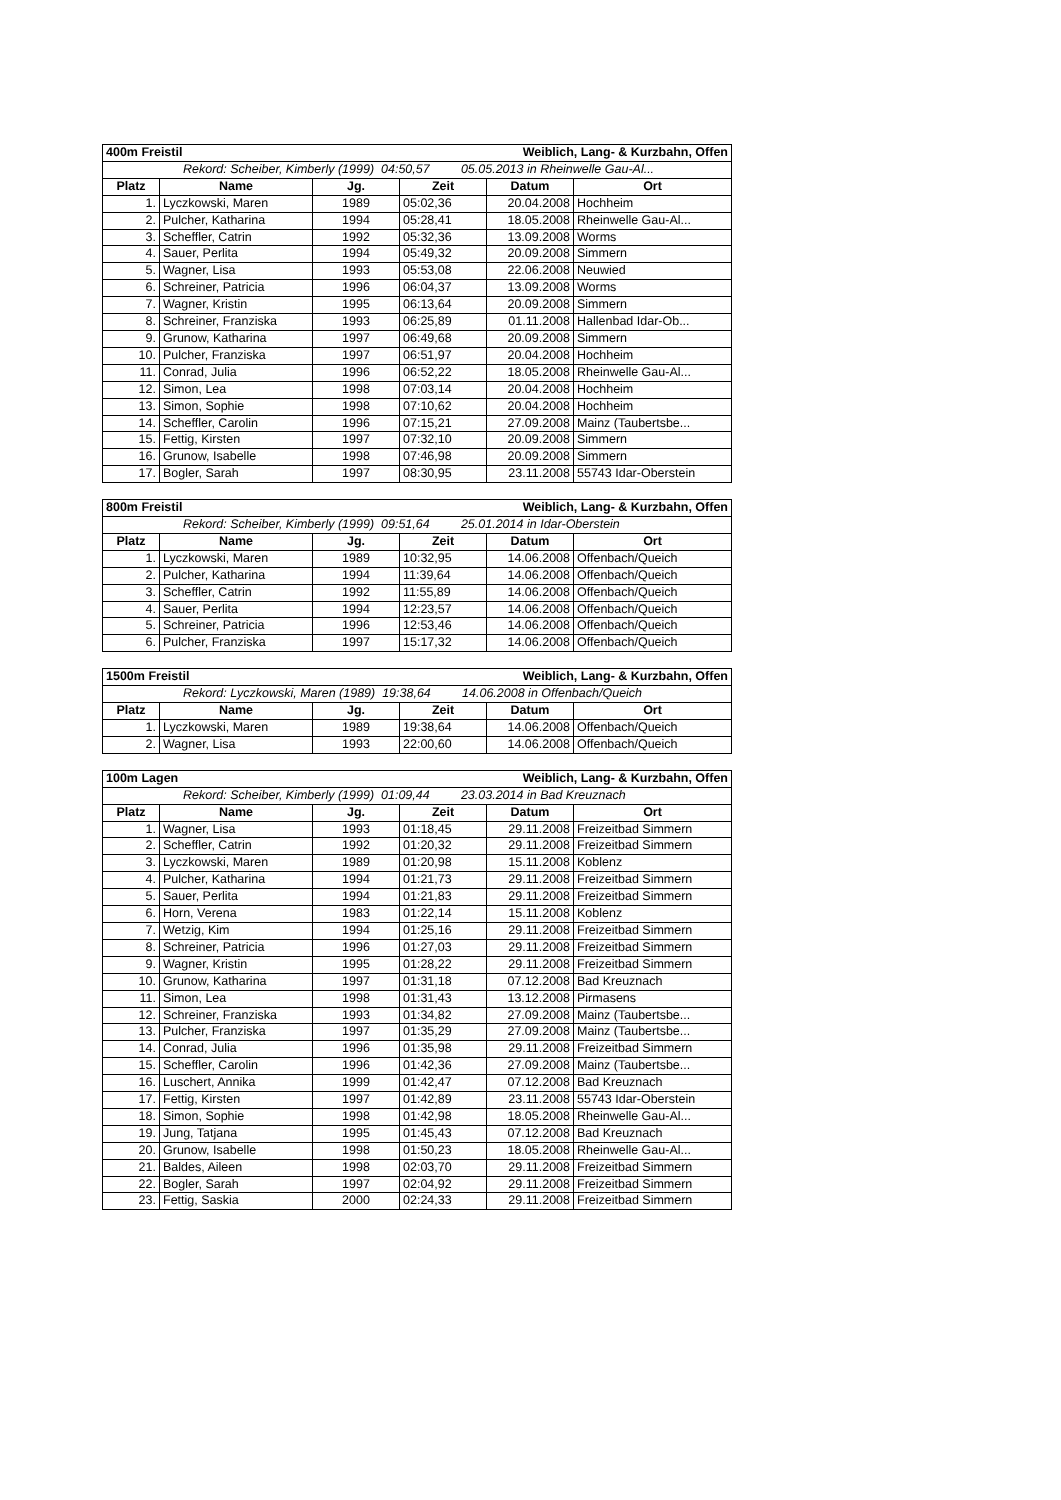| 400m Freistil | | | Weiblich, Lang- & Kurzbahn, Offen | | |
| Rekord: Scheiber, Kimberly (1999) 04:50,57 05.05.2013 in Rheinwelle Gau-Al... | | | | | |
| Platz | Name | Jg. | Zeit | Datum | Ort |
| 1. | Lyczkowski, Maren | 1989 | 05:02,36 | 20.04.2008 | Hochheim |
| 2. | Pulcher, Katharina | 1994 | 05:28,41 | 18.05.2008 | Rheinwelle Gau-Al... |
| 3. | Scheffler, Catrin | 1992 | 05:32,36 | 13.09.2008 | Worms |
| 4. | Sauer, Perlita | 1994 | 05:49,32 | 20.09.2008 | Simmern |
| 5. | Wagner, Lisa | 1993 | 05:53,08 | 22.06.2008 | Neuwied |
| 6. | Schreiner, Patricia | 1996 | 06:04,37 | 13.09.2008 | Worms |
| 7. | Wagner, Kristin | 1995 | 06:13,64 | 20.09.2008 | Simmern |
| 8. | Schreiner, Franziska | 1993 | 06:25,89 | 01.11.2008 | Hallenbad Idar-Ob... |
| 9. | Grunow, Katharina | 1997 | 06:49,68 | 20.09.2008 | Simmern |
| 10. | Pulcher, Franziska | 1997 | 06:51,97 | 20.04.2008 | Hochheim |
| 11. | Conrad, Julia | 1996 | 06:52,22 | 18.05.2008 | Rheinwelle Gau-Al... |
| 12. | Simon, Lea | 1998 | 07:03,14 | 20.04.2008 | Hochheim |
| 13. | Simon, Sophie | 1998 | 07:10,62 | 20.04.2008 | Hochheim |
| 14. | Scheffler, Carolin | 1996 | 07:15,21 | 27.09.2008 | Mainz (Taubertsbe... |
| 15. | Fettig, Kirsten | 1997 | 07:32,10 | 20.09.2008 | Simmern |
| 16. | Grunow, Isabelle | 1998 | 07:46,98 | 20.09.2008 | Simmern |
| 17. | Bogler, Sarah | 1997 | 08:30,95 | 23.11.2008 | 55743 Idar-Oberstein |
| 800m Freistil | | | Weiblich, Lang- & Kurzbahn, Offen | | |
| Rekord: Scheiber, Kimberly (1999) 09:51,64 25.01.2014 in Idar-Oberstein | | | | | |
| Platz | Name | Jg. | Zeit | Datum | Ort |
| 1. | Lyczkowski, Maren | 1989 | 10:32,95 | 14.06.2008 | Offenbach/Queich |
| 2. | Pulcher, Katharina | 1994 | 11:39,64 | 14.06.2008 | Offenbach/Queich |
| 3. | Scheffler, Catrin | 1992 | 11:55,89 | 14.06.2008 | Offenbach/Queich |
| 4. | Sauer, Perlita | 1994 | 12:23,57 | 14.06.2008 | Offenbach/Queich |
| 5. | Schreiner, Patricia | 1996 | 12:53,46 | 14.06.2008 | Offenbach/Queich |
| 6. | Pulcher, Franziska | 1997 | 15:17,32 | 14.06.2008 | Offenbach/Queich |
| 1500m Freistil | | | Weiblich, Lang- & Kurzbahn, Offen | | |
| Rekord: Lyczkowski, Maren (1989) 19:38,64 14.06.2008 in Offenbach/Queich | | | | | |
| Platz | Name | Jg. | Zeit | Datum | Ort |
| 1. | Lyczkowski, Maren | 1989 | 19:38,64 | 14.06.2008 | Offenbach/Queich |
| 2. | Wagner, Lisa | 1993 | 22:00,60 | 14.06.2008 | Offenbach/Queich |
| 100m Lagen | | | Weiblich, Lang- & Kurzbahn, Offen | | |
| Rekord: Scheiber, Kimberly (1999) 01:09,44 23.03.2014 in Bad Kreuznach | | | | | |
| Platz | Name | Jg. | Zeit | Datum | Ort |
| 1. | Wagner, Lisa | 1993 | 01:18,45 | 29.11.2008 | Freizeitbad Simmern |
| 2. | Scheffler, Catrin | 1992 | 01:20,32 | 29.11.2008 | Freizeitbad Simmern |
| 3. | Lyczkowski, Maren | 1989 | 01:20,98 | 15.11.2008 | Koblenz |
| 4. | Pulcher, Katharina | 1994 | 01:21,73 | 29.11.2008 | Freizeitbad Simmern |
| 5. | Sauer, Perlita | 1994 | 01:21,83 | 29.11.2008 | Freizeitbad Simmern |
| 6. | Horn, Verena | 1983 | 01:22,14 | 15.11.2008 | Koblenz |
| 7. | Wetzig, Kim | 1994 | 01:25,16 | 29.11.2008 | Freizeitbad Simmern |
| 8. | Schreiner, Patricia | 1996 | 01:27,03 | 29.11.2008 | Freizeitbad Simmern |
| 9. | Wagner, Kristin | 1995 | 01:28,22 | 29.11.2008 | Freizeitbad Simmern |
| 10. | Grunow, Katharina | 1997 | 01:31,18 | 07.12.2008 | Bad Kreuznach |
| 11. | Simon, Lea | 1998 | 01:31,43 | 13.12.2008 | Pirmasens |
| 12. | Schreiner, Franziska | 1993 | 01:34,82 | 27.09.2008 | Mainz (Taubertsbe... |
| 13. | Pulcher, Franziska | 1997 | 01:35,29 | 27.09.2008 | Mainz (Taubertsbe... |
| 14. | Conrad, Julia | 1996 | 01:35,98 | 29.11.2008 | Freizeitbad Simmern |
| 15. | Scheffler, Carolin | 1996 | 01:42,36 | 27.09.2008 | Mainz (Taubertsbe... |
| 16. | Luschert, Annika | 1999 | 01:42,47 | 07.12.2008 | Bad Kreuznach |
| 17. | Fettig, Kirsten | 1997 | 01:42,89 | 23.11.2008 | 55743 Idar-Oberstein |
| 18. | Simon, Sophie | 1998 | 01:42,98 | 18.05.2008 | Rheinwelle Gau-Al... |
| 19. | Jung, Tatjana | 1995 | 01:45,43 | 07.12.2008 | Bad Kreuznach |
| 20. | Grunow, Isabelle | 1998 | 01:50,23 | 18.05.2008 | Rheinwelle Gau-Al... |
| 21. | Baldes, Aileen | 1998 | 02:03,70 | 29.11.2008 | Freizeitbad Simmern |
| 22. | Bogler, Sarah | 1997 | 02:04,92 | 29.11.2008 | Freizeitbad Simmern |
| 23. | Fettig, Saskia | 2000 | 02:24,33 | 29.11.2008 | Freizeitbad Simmern |